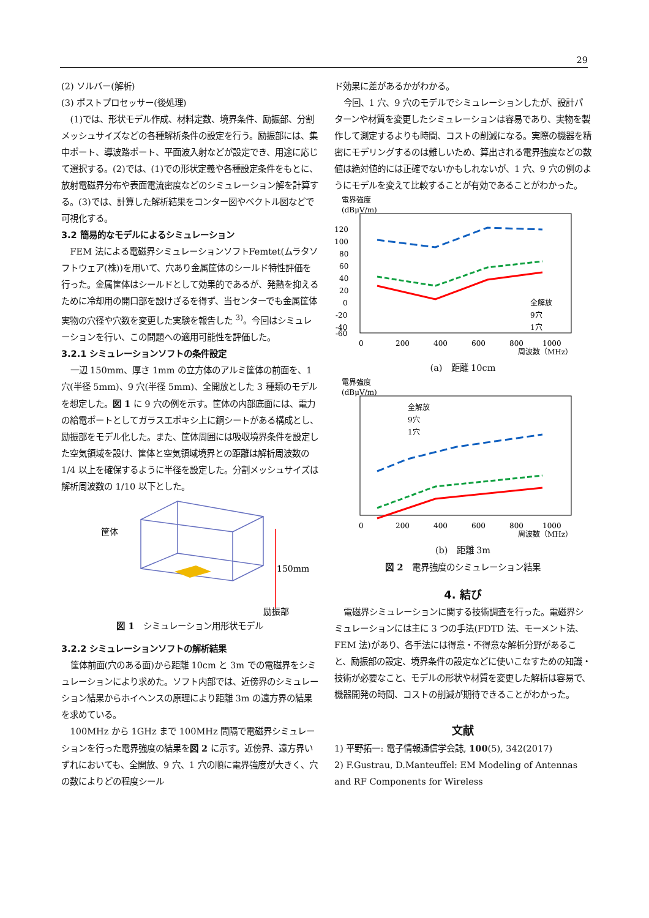29
(2) ソルバー(解析)
(3) ポストプロセッサー(後処理)
(1)では、形状モデル作成、材料定数、境界条件、励振部、分割メッシュサイズなどの各種解析条件の設定を行う。励振部には、集中ポート、導波路ポート、平面波入射などが設定でき、用途に応じて選択する。(2)では、(1)での形状定義や各種設定条件をもとに、放射電磁界分布や表面電流密度などのシミュレーション解を計算する。(3)では、計算した解析結果をコンター図やベクトル図などで可視化する。
3.2 簡易的なモデルによるシミュレーション
FEM 法による電磁界シミュレーションソフトFemtet(ムラタソフトウェア(株))を用いて、穴あり金属筐体のシールド特性評価を行った。金属筐体はシールドとして効果的であるが、発熱を抑えるために冷却用の開口部を設けざるを得ず、当センターでも金属筐体実物の穴径や穴数を変更した実験を報告した <sup>3)</sup>。今回はシミュレーションを行い、この問題への適用可能性を評価した。
3.2.1 シミュレーションソフトの条件設定
一辺 150mm、厚さ 1mm の立方体のアルミ筐体の前面を、1 穴(半径 5mm)、9 穴(半径 5mm)、全開放とした 3 種類のモデルを想定した。図 1 に 9 穴の例を示す。筐体の内部底面には、電力の給電ポートとしてガラスエポキシ上に銅シートがある構成とし、励振部をモデル化した。また、筐体周囲には吸収境界条件を設定した空気領域を設け、筐体と空気領域境界との距離は解析周波数の 1/4 以上を確保するように半径を設定した。分割メッシュサイズは解析周波数の 1/10 以下とした。
筐体
150mm
励振部
図 1　シミュレーション用形状モデル
3.2.2 シミュレーションソフトの解析結果
筐体前面(穴のある面)から距離 10cm と 3m での電磁界をシミュレーションにより求めた。ソフト内部では、近傍界のシミュレーション結果からホイヘンスの原理により距離 3m の遠方界の結果を求めている。
100MHz から 1GHz まで 100MHz 間隔で電磁界シミュレーションを行った電界強度の結果を図 2 に示す。近傍界、遠方界いずれにおいても、全開放、9 穴、1 穴の順に電界強度が大きく、穴の数によりどの程度シール
ド効果に差があるかがわかる。
今回、1 穴、9 穴のモデルでシミュレーションしたが、設計パターンや材質を変更したシミュレーションは容易であり、実物を製作して測定するよりも時間、コストの削減になる。実際の機器を精密にモデリングするのは難しいため、算出される電界強度などの数値は絶対値的には正確でないかもしれないが、1 穴、9 穴の例のようにモデルを変えて比較することが有効であることがわかった。
電界強度
(dBμV/m)
120
100
80
60
40
20
0
-20
-40
-60
0
200
400
600
800
1000
周波数（MHz）
全解放
9穴
1穴
(a)　距離 10cm
電界強度
(dBμV/m)
全解放
9穴
1穴
0
200
400
600
800
1000
周波数（MHz）
(b)　距離 3m
図 2　電界強度のシミュレーション結果
4. 結び
電磁界シミュレーションに関する技術調査を行った。電磁界シミュレーションには主に 3 つの手法(FDTD 法、モーメント法、FEM 法)があり、各手法には得意・不得意な解析分野があること、励振部の設定、境界条件の設定などに使いこなすための知識・技術が必要なこと、モデルの形状や材質を変更した解析は容易で、機器開発の時間、コストの削減が期待できることがわかった。
文献
1) 平野拓一: 電子情報通信学会誌, 100(5), 342(2017)
2) F.Gustrau, D.Manteuffel: EM Modeling of Antennas and RF Components for Wireless